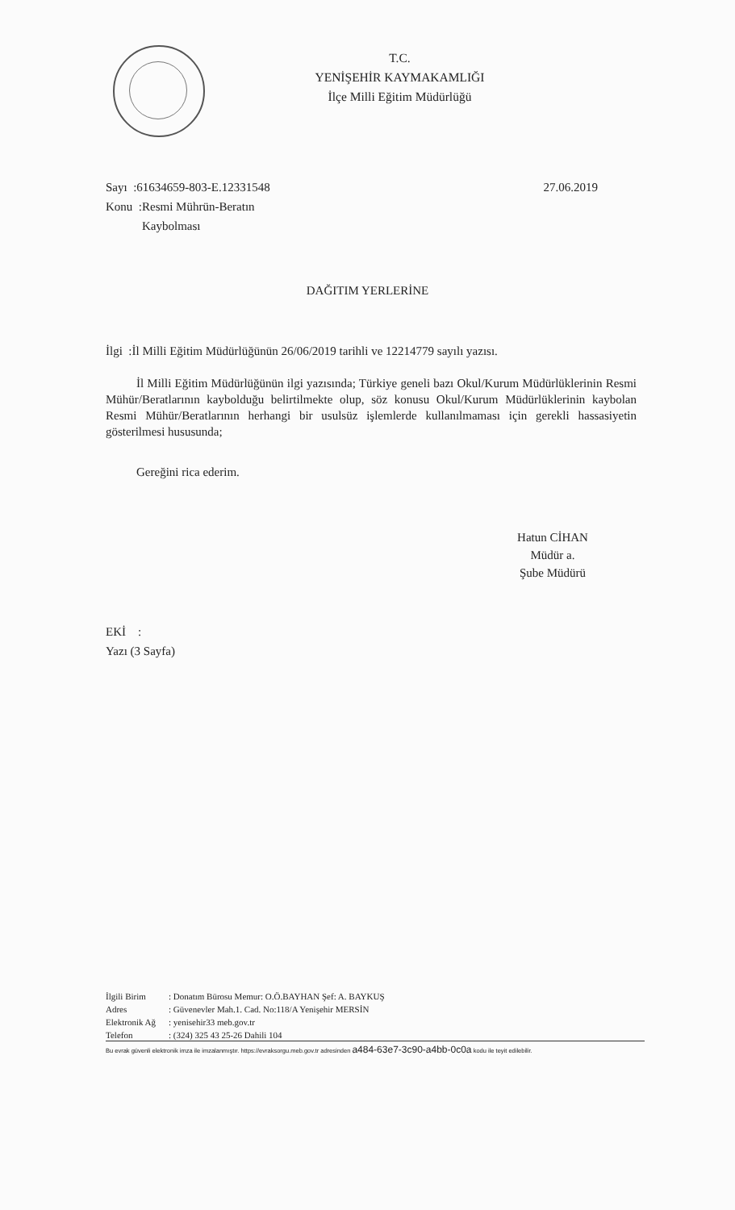T.C.
YENİŞEHİR KAYMAKAMLIĞI
İlçe Milli Eğitim Müdürlüğü
Sayı :61634659-803-E.12331548
Konu :Resmi Mührün-Beratın
Kaybolması
27.06.2019
DAĞITIM YERLERİNE
İlgi :İl Milli Eğitim Müdürlüğünün 26/06/2019 tarihli ve 12214779 sayılı yazısı.
İl Milli Eğitim Müdürlüğünün ilgi yazısında; Türkiye geneli bazı Okul/Kurum Müdürlüklerinin Resmi Mühür/Beratlarının kaybolduğu belirtilmekte olup, söz konusu Okul/Kurum Müdürlüklerinin kaybolan Resmi Mühür/Beratlarının herhangi bir usulsüz işlemlerde kullanılmaması için gerekli hassasiyetin gösterilmesi hususunda;
Gereğini rica ederim.
Hatun CİHAN
Müdür a.
Şube Müdürü
EKİ :
Yazı (3 Sayfa)
| İlgili Birim | : Donatım Bürosu Memur: O.Ö.BAYHAN Şef: A. BAYKUŞ |
| Adres | : Güvenevler Mah.1. Cad. No:118/A Yenişehir MERSİN |
| Elektronik Ağ | : yenisehir33 meb.gov.tr |
| Telefon | : (324) 325 43 25-26 Dahili 104 |
Bu evrak güvenli elektronik imza ile imzalanmıştır. https://evraksorgu.meb.gov.tr adresinden a484-63e7-3c90-a4bb-0c0a kodu ile teyit edilebilir.